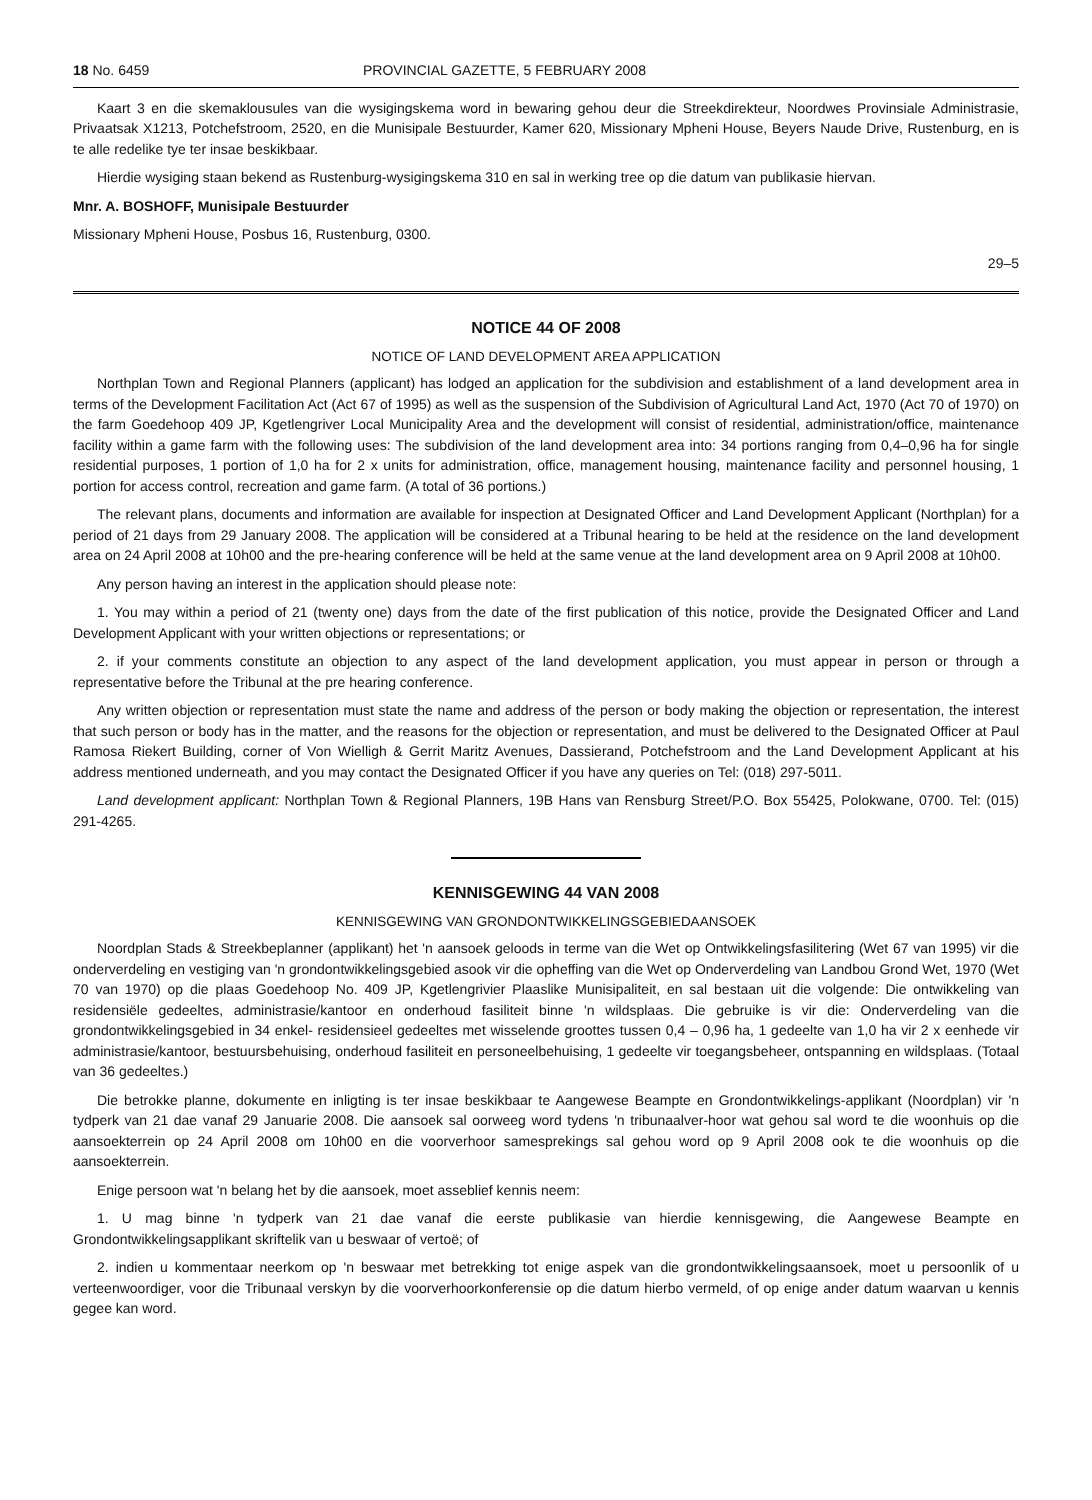18 No. 6459 PROVINCIAL GAZETTE, 5 FEBRUARY 2008
Kaart 3 en die skemaklousules van die wysigingskema word in bewaring gehou deur die Streekdirekteur, Noordwes Provinsiale Administrasie, Privaatsak X1213, Potchefstroom, 2520, en die Munisipale Bestuurder, Kamer 620, Missionary Mpheni House, Beyers Naude Drive, Rustenburg, en is te alle redelike tye ter insae beskikbaar.
Hierdie wysiging staan bekend as Rustenburg-wysigingskema 310 en sal in werking tree op die datum van publikasie hiervan.
Mnr. A. BOSHOFF, Munisipale Bestuurder
Missionary Mpheni House, Posbus 16, Rustenburg, 0300.
29–5
NOTICE 44 OF 2008
NOTICE OF LAND DEVELOPMENT AREA APPLICATION
Northplan Town and Regional Planners (applicant) has lodged an application for the subdivision and establishment of a land development area in terms of the Development Facilitation Act (Act 67 of 1995) as well as the suspension of the Subdivision of Agricultural Land Act, 1970 (Act 70 of 1970) on the farm Goedehoop 409 JP, Kgetlengriver Local Municipality Area and the development will consist of residential, administration/office, maintenance facility within a game farm with the following uses: The subdivision of the land development area into: 34 portions ranging from 0,4–0,96 ha for single residential purposes, 1 portion of 1,0 ha for 2 x units for administration, office, management housing, maintenance facility and personnel housing, 1 portion for access control, recreation and game farm. (A total of 36 portions.)
The relevant plans, documents and information are available for inspection at Designated Officer and Land Development Applicant (Northplan) for a period of 21 days from 29 January 2008. The application will be considered at a Tribunal hearing to be held at the residence on the land development area on 24 April 2008 at 10h00 and the pre-hearing conference will be held at the same venue at the land development area on 9 April 2008 at 10h00.
Any person having an interest in the application should please note:
1. You may within a period of 21 (twenty one) days from the date of the first publication of this notice, provide the Designated Officer and Land Development Applicant with your written objections or representations; or
2. if your comments constitute an objection to any aspect of the land development application, you must appear in person or through a representative before the Tribunal at the pre hearing conference.
Any written objection or representation must state the name and address of the person or body making the objection or representation, the interest that such person or body has in the matter, and the reasons for the objection or representation, and must be delivered to the Designated Officer at Paul Ramosa Riekert Building, corner of Von Wielligh & Gerrit Maritz Avenues, Dassierand, Potchefstroom and the Land Development Applicant at his address mentioned underneath, and you may contact the Designated Officer if you have any queries on Tel: (018) 297-5011.
Land development applicant: Northplan Town & Regional Planners, 19B Hans van Rensburg Street/P.O. Box 55425, Polokwane, 0700. Tel: (015) 291-4265.
KENNISGEWING 44 VAN 2008
KENNISGEWING VAN GRONDONTWIKKELINGSGEBIEDAANSOEK
Noordplan Stads & Streekbeplanner (applikant) het 'n aansoek geloods in terme van die Wet op Ontwikkelingsfasilitering (Wet 67 van 1995) vir die onderverdeling en vestiging van 'n grondontwikkelingsgebied asook vir die opheffing van die Wet op Onderverdeling van Landbou Grond Wet, 1970 (Wet 70 van 1970) op die plaas Goedehoop No. 409 JP, Kgetlengrivier Plaaslike Munisipaliteit, en sal bestaan uit die volgende: Die ontwikkeling van residensiële gedeeltes, administrasie/kantoor en onderhoud fasiliteit binne 'n wildsplaas. Die gebruike is vir die: Onderverdeling van die grondontwikkelingsgebied in 34 enkel- residensieel gedeeltes met wisselende groottes tussen 0,4 – 0,96 ha, 1 gedeelte van 1,0 ha vir 2 x eenhede vir administrasie/kantoor, bestuursbehuising, onderhoud fasiliteit en personeelbehuising, 1 gedeelte vir toegangsbeheer, ontspanning en wildsplaas. (Totaal van 36 gedeeltes.)
Die betrokke planne, dokumente en inligting is ter insae beskikbaar te Aangewese Beampte en Grondontwikkelings-applikant (Noordplan) vir 'n tydperk van 21 dae vanaf 29 Januarie 2008. Die aansoek sal oorweeg word tydens 'n tribunaalver-hoor wat gehou sal word te die woonhuis op die aansoekterrein op 24 April 2008 om 10h00 en die voorverhoor samesprekings sal gehou word op 9 April 2008 ook te die woonhuis op die aansoekterrein.
Enige persoon wat 'n belang het by die aansoek, moet asseblief kennis neem:
1. U mag binne 'n tydperk van 21 dae vanaf die eerste publikasie van hierdie kennisgewing, die Aangewese Beampte en Grondontwikkelingsapplikant skriftelik van u beswaar of vertoë; of
2. indien u kommentaar neerkom op 'n beswaar met betrekking tot enige aspek van die grondontwikkelingsaansoek, moet u persoonlik of u verteenwoordiger, voor die Tribunaal verskyn by die voorverhoorkonferensie op die datum hierbo vermeld, of op enige ander datum waarvan u kennis gegee kan word.